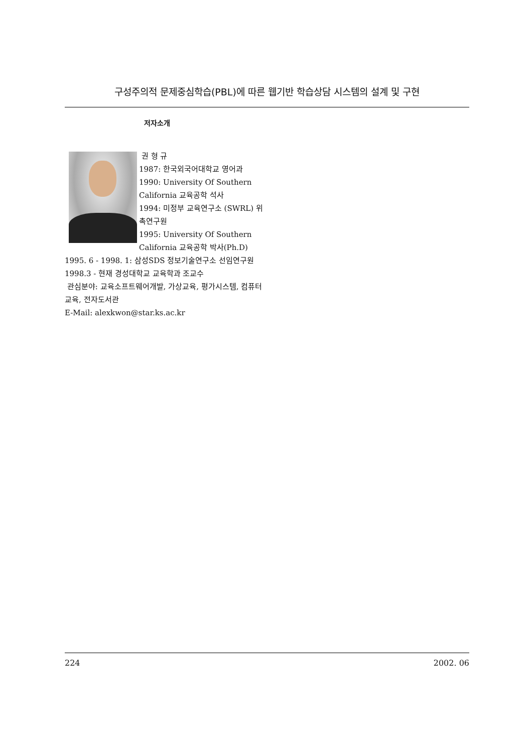구성주의적 문제중심학습(PBL)에 따른 웹기반 학습상담 시스템의 설계 및 구현
저자소개
권 형 규
1987: 한국외국어대학교 영어과
1990: University Of Southern California 교육공학 석사
1994: 미정부 교육연구소 (SWRL) 위촉연구원
1995: University Of Southern California 교육공학 박사(Ph.D)
1995. 6 - 1998. 1: 삼성SDS 정보기술연구소 선임연구원
1998.3 - 현재 경성대학교 교육학과 조교수
관심분야: 교육소프트웨어개발, 가상교육, 평가시스템, 컴퓨터교육, 전자도서관
E-Mail: alexkwon@star.ks.ac.kr
224 2002. 06